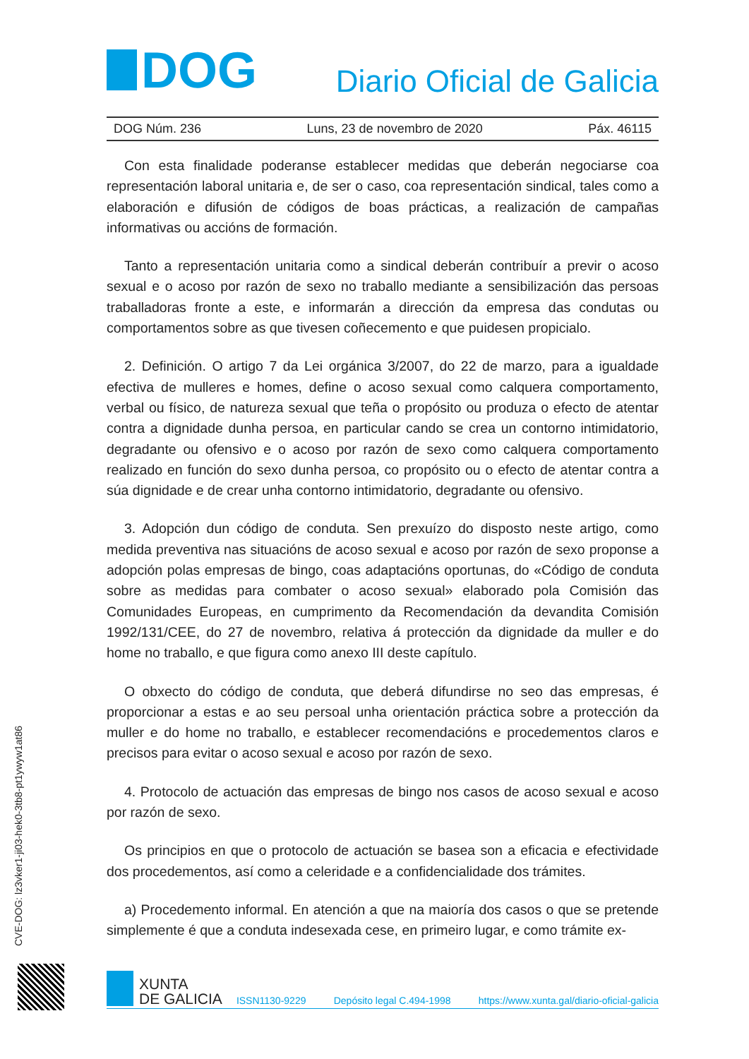DOG
Diario Oficial de Galicia
DOG Núm. 236 Luns, 23 de novembro de 2020 Páx. 46115
Con esta finalidade poderanse establecer medidas que deberán negociarse coa representación laboral unitaria e, de ser o caso, coa representación sindical, tales como a elaboración e difusión de códigos de boas prácticas, a realización de campañas informativas ou accións de formación.
Tanto a representación unitaria como a sindical deberán contribuír a previr o acoso sexual e o acoso por razón de sexo no traballo mediante a sensibilización das persoas traballadoras fronte a este, e informarán a dirección da empresa das condutas ou comportamentos sobre as que tivesen coñecemento e que puidesen propicialo.
2. Definición. O artigo 7 da Lei orgánica 3/2007, do 22 de marzo, para a igualdade efectiva de mulleres e homes, define o acoso sexual como calquera comportamento, verbal ou físico, de natureza sexual que teña o propósito ou produza o efecto de atentar contra a dignidade dunha persoa, en particular cando se crea un contorno intimidatorio, degradante ou ofensivo e o acoso por razón de sexo como calquera comportamento realizado en función do sexo dunha persoa, co propósito ou o efecto de atentar contra a súa dignidade e de crear unha contorno intimidatorio, degradante ou ofensivo.
3. Adopción dun código de conduta. Sen prexuízo do disposto neste artigo, como medida preventiva nas situacións de acoso sexual e acoso por razón de sexo proponse a adopción polas empresas de bingo, coas adaptacións oportunas, do «Código de conduta sobre as medidas para combater o acoso sexual» elaborado pola Comisión das Comunidades Europeas, en cumprimento da Recomendación da devandita Comisión 1992/131/CEE, do 27 de novembro, relativa á protección da dignidade da muller e do home no traballo, e que figura como anexo III deste capítulo.
O obxecto do código de conduta, que deberá difundirse no seo das empresas, é proporcionar a estas e ao seu persoal unha orientación práctica sobre a protección da muller e do home no traballo, e establecer recomendacións e procedementos claros e precisos para evitar o acoso sexual e acoso por razón de sexo.
4. Protocolo de actuación das empresas de bingo nos casos de acoso sexual e acoso por razón de sexo.
Os principios en que o protocolo de actuación se basea son a eficacia e efectividade dos procedementos, así como a celeridade e a confidencialidade dos trámites.
a) Procedemento informal. En atención a que na maioría dos casos o que se pretende simplemente é que a conduta indesexada cese, en primeiro lugar, e como trámite ex-
CVE-DOG: lz3vker1-ji03-hek0-3tb8-pt1ywyw1at86
XUNTA
DE GALICIA
ISSN1130-9229 Depósito legal C.494-1998 https://www.xunta.gal/diario-oficial-galicia